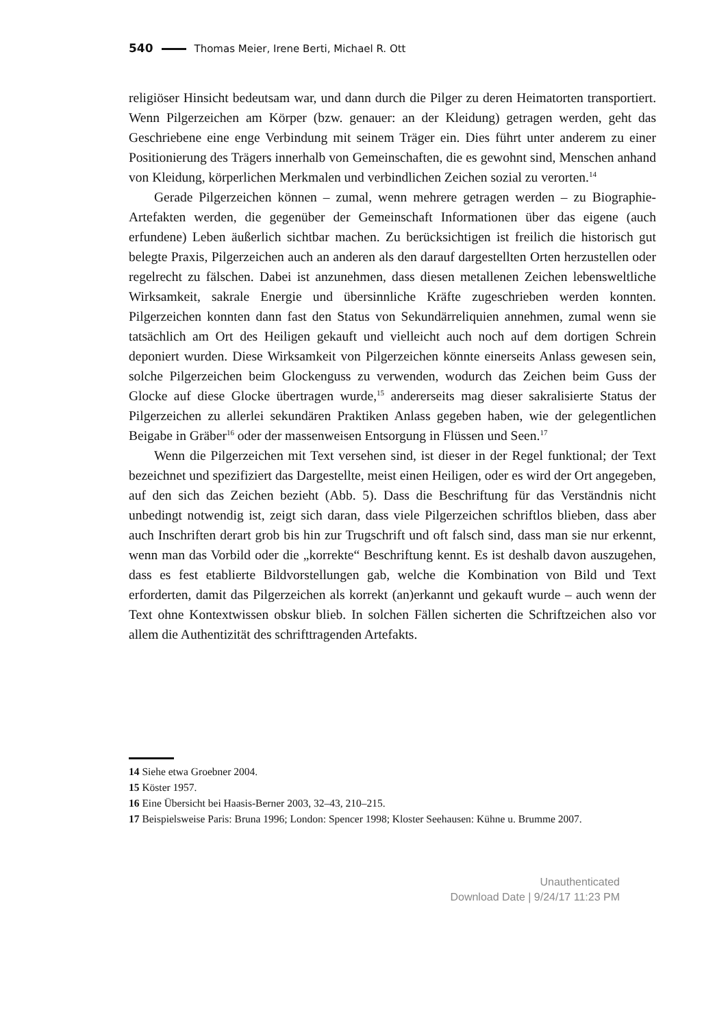540 Thomas Meier, Irene Berti, Michael R. Ott
religiöser Hinsicht bedeutsam war, und dann durch die Pilger zu deren Heimatorten transportiert. Wenn Pilgerzeichen am Körper (bzw. genauer: an der Kleidung) getragen werden, geht das Geschriebene eine enge Verbindung mit seinem Träger ein. Dies führt unter anderem zu einer Positionierung des Trägers innerhalb von Gemeinschaften, die es gewohnt sind, Menschen anhand von Kleidung, körperlichen Merkmalen und verbindlichen Zeichen sozial zu verorten.<sup>14</sup>
Gerade Pilgerzeichen können – zumal, wenn mehrere getragen werden – zu Biographie-Artefakten werden, die gegenüber der Gemeinschaft Informationen über das eigene (auch erfundene) Leben äußerlich sichtbar machen. Zu berücksichtigen ist freilich die historisch gut belegte Praxis, Pilgerzeichen auch an anderen als den darauf dargestellten Orten herzustellen oder regelrecht zu fälschen. Dabei ist anzunehmen, dass diesen metallenen Zeichen lebensweltliche Wirksamkeit, sakrale Energie und übersinnliche Kräfte zugeschrieben werden konnten. Pilgerzeichen konnten dann fast den Status von Sekundärreliquien annehmen, zumal wenn sie tatsächlich am Ort des Heiligen gekauft und vielleicht auch noch auf dem dortigen Schrein deponiert wurden. Diese Wirksamkeit von Pilgerzeichen könnte einerseits Anlass gewesen sein, solche Pilgerzeichen beim Glockenguss zu verwenden, wodurch das Zeichen beim Guss der Glocke auf diese Glocke übertragen wurde,<sup>15</sup> andererseits mag dieser sakralisierte Status der Pilgerzeichen zu allerlei sekundären Praktiken Anlass gegeben haben, wie der gelegentlichen Beigabe in Gräber<sup>16</sup> oder der massenweisen Entsorgung in Flüssen und Seen.<sup>17</sup>
Wenn die Pilgerzeichen mit Text versehen sind, ist dieser in der Regel funktional; der Text bezeichnet und spezifiziert das Dargestellte, meist einen Heiligen, oder es wird der Ort angegeben, auf den sich das Zeichen bezieht (Abb. 5). Dass die Beschriftung für das Verständnis nicht unbedingt notwendig ist, zeigt sich daran, dass viele Pilgerzeichen schriftlos blieben, dass aber auch Inschriften derart grob bis hin zur Trugschrift und oft falsch sind, dass man sie nur erkennt, wenn man das Vorbild oder die „korrekte“ Beschriftung kennt. Es ist deshalb davon auszugehen, dass es fest etablierte Bildvorstellungen gab, welche die Kombination von Bild und Text erforderten, damit das Pilgerzeichen als korrekt (an)erkannt und gekauft wurde – auch wenn der Text ohne Kontextwissen obskur blieb. In solchen Fällen sicherten die Schriftzeichen also vor allem die Authentizität des schrifttragenden Artefakts.
14 Siehe etwa Groebner 2004.
15 Köster 1957.
16 Eine Übersicht bei Haasis-Berner 2003, 32–43, 210–215.
17 Beispielsweise Paris: Bruna 1996; London: Spencer 1998; Kloster Seehausen: Kühne u. Brumme 2007.
Unauthenticated
Download Date | 9/24/17 11:23 PM